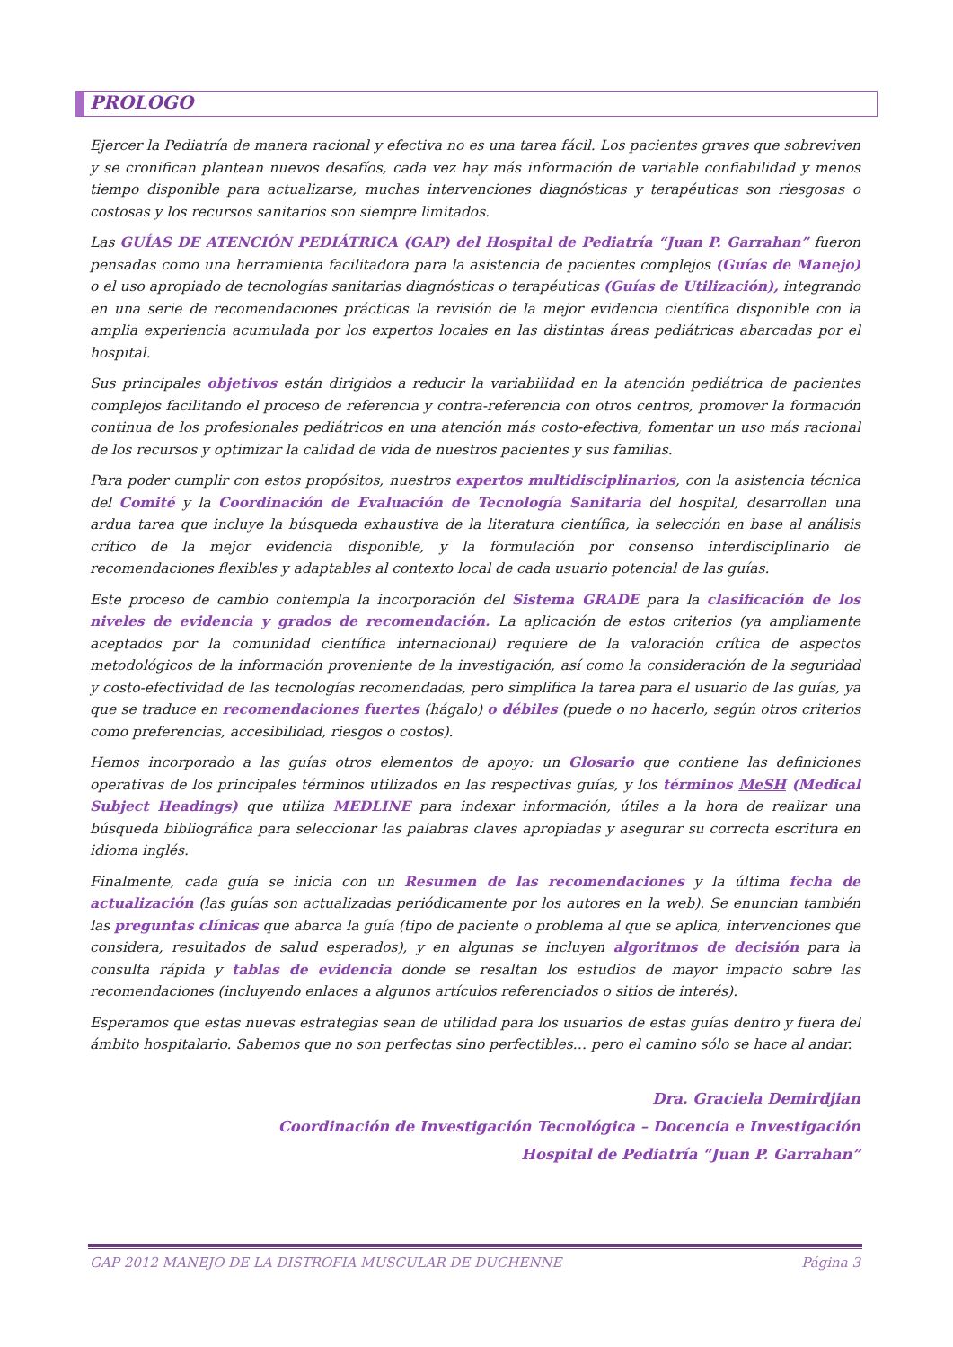PROLOGO
Ejercer la Pediatría de manera racional y efectiva no es una tarea fácil. Los pacientes graves que sobreviven y se cronifican plantean nuevos desafíos, cada vez hay más información de variable confiabilidad y menos tiempo disponible para actualizarse, muchas intervenciones diagnósticas y terapéuticas son riesgosas o costosas y los recursos sanitarios son siempre limitados.
Las GUÍAS DE ATENCIÓN PEDIÁTRICA (GAP) del Hospital de Pediatría “Juan P. Garrahan” fueron pensadas como una herramienta facilitadora para la asistencia de pacientes complejos (Guías de Manejo) o el uso apropiado de tecnologías sanitarias diagnósticas o terapéuticas (Guías de Utilización), integrando en una serie de recomendaciones prácticas la revisión de la mejor evidencia científica disponible con la amplia experiencia acumulada por los expertos locales en las distintas áreas pediátricas abarcadas por el hospital.
Sus principales objetivos están dirigidos a reducir la variabilidad en la atención pediátrica de pacientes complejos facilitando el proceso de referencia y contra-referencia con otros centros, promover la formación continua de los profesionales pediátricos en una atención más costo-efectiva, fomentar un uso más racional de los recursos y optimizar la calidad de vida de nuestros pacientes y sus familias.
Para poder cumplir con estos propósitos, nuestros expertos multidisciplinarios, con la asistencia técnica del Comité y la Coordinación de Evaluación de Tecnología Sanitaria del hospital, desarrollan una ardua tarea que incluye la búsqueda exhaustiva de la literatura científica, la selección en base al análisis crítico de la mejor evidencia disponible, y la formulación por consenso interdisciplinario de recomendaciones flexibles y adaptables al contexto local de cada usuario potencial de las guías.
Este proceso de cambio contempla la incorporación del Sistema GRADE para la clasificación de los niveles de evidencia y grados de recomendación. La aplicación de estos criterios (ya ampliamente aceptados por la comunidad científica internacional) requiere de la valoración crítica de aspectos metodológicos de la información proveniente de la investigación, así como la consideración de la seguridad y costo-efectividad de las tecnologías recomendadas, pero simplifica la tarea para el usuario de las guías, ya que se traduce en recomendaciones fuertes (hágalo) o débiles (puede o no hacerlo, según otros criterios como preferencias, accesibilidad, riesgos o costos).
Hemos incorporado a las guías otros elementos de apoyo: un Glosario que contiene las definiciones operativas de los principales términos utilizados en las respectivas guías, y los términos MeSH (Medical Subject Headings) que utiliza MEDLINE para indexar información, útiles a la hora de realizar una búsqueda bibliográfica para seleccionar las palabras claves apropiadas y asegurar su correcta escritura en idioma inglés.
Finalmente, cada guía se inicia con un Resumen de las recomendaciones y la última fecha de actualización (las guías son actualizadas periódicamente por los autores en la web). Se enuncian también las preguntas clínicas que abarca la guía (tipo de paciente o problema al que se aplica, intervenciones que considera, resultados de salud esperados), y en algunas se incluyen algoritmos de decisión para la consulta rápida y tablas de evidencia donde se resaltan los estudios de mayor impacto sobre las recomendaciones (incluyendo enlaces a algunos artículos referenciados o sitios de interés).
Esperamos que estas nuevas estrategias sean de utilidad para los usuarios de estas guías dentro y fuera del ámbito hospitalario. Sabemos que no son perfectas sino perfectibles… pero el camino sólo se hace al andar.
Dra. Graciela Demirdjian
Coordinación de Investigación Tecnológica – Docencia e Investigación
Hospital de Pediatría “Juan P. Garrahan”
GAP 2012 MANEJO DE LA DISTROFIA MUSCULAR DE DUCHENNE Página 3